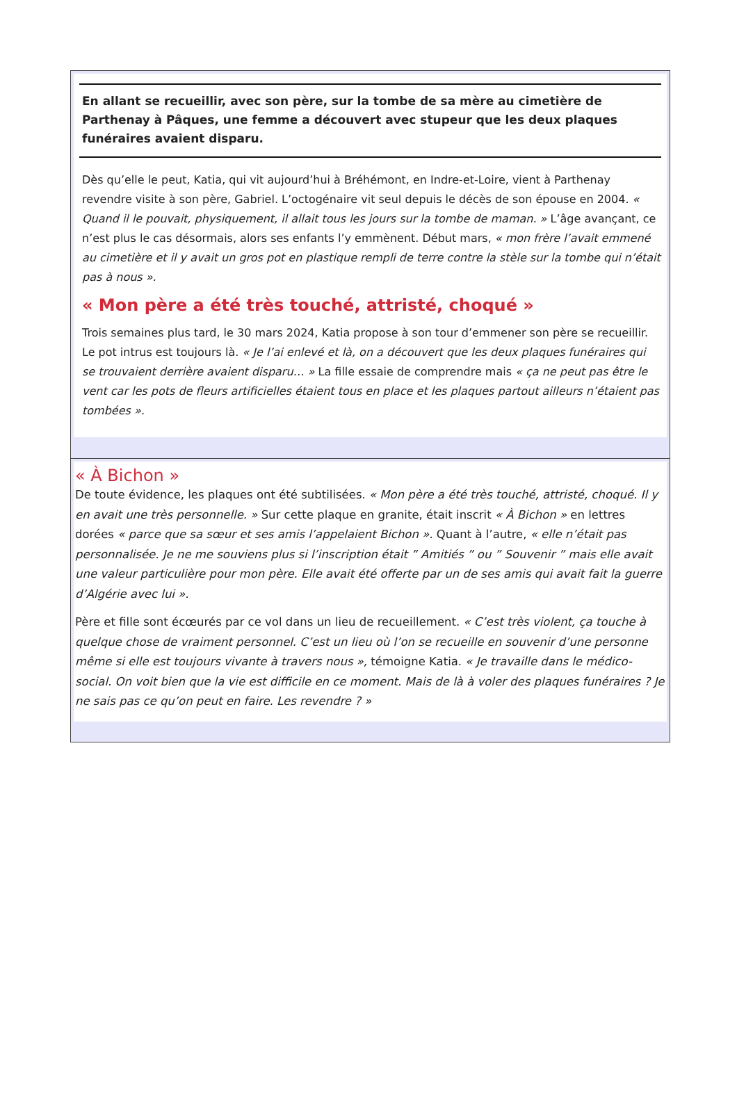En allant se recueillir, avec son père, sur la tombe de sa mère au cimetière de Parthenay à Pâques, une femme a découvert avec stupeur que les deux plaques funéraires avaient disparu.
Dès qu’elle le peut, Katia, qui vit aujourd’hui à Bréhémont, en Indre-et-Loire, vient à Parthenay revendre visite à son père, Gabriel. L’octogénaire vit seul depuis le décès de son épouse en 2004. « Quand il le pouvait, physiquement, il allait tous les jours sur la tombe de maman. » L’âge avançant, ce n’est plus le cas désormais, alors ses enfants l’y emmènent. Début mars, « mon frère l’avait emmené au cimetière et il y avait un gros pot en plastique rempli de terre contre la stèle sur la tombe qui n’était pas à nous ».
« Mon père a été très touché, attristé, choqué »
Trois semaines plus tard, le 30 mars 2024, Katia propose à son tour d’emmener son père se recueillir. Le pot intrus est toujours là. « Je l’ai enlevé et là, on a découvert que les deux plaques funéraires qui se trouvaient derrière avaient disparu… » La fille essaie de comprendre mais « ça ne peut pas être le vent car les pots de fleurs artificielles étaient tous en place et les plaques partout ailleurs n’étaient pas tombées ».
« À Bichon »
De toute évidence, les plaques ont été subtilisées. « Mon père a été très touché, attristé, choqué. Il y en avait une très personnelle. » Sur cette plaque en granite, était inscrit « À Bichon » en lettres dorées « parce que sa sœur et ses amis l’appelaient Bichon ». Quant à l’autre, « elle n’était pas personnalisée. Je ne me souviens plus si l’inscription était ” Amitiés ” ou ” Souvenir ” mais elle avait une valeur particulière pour mon père. Elle avait été offerte par un de ses amis qui avait fait la guerre d’Algérie avec lui ».
Père et fille sont écœurés par ce vol dans un lieu de recueillement. « C’est très violent, ça touche à quelque chose de vraiment personnel. C’est un lieu où l’on se recueille en souvenir d’une personne même si elle est toujours vivante à travers nous », témoigne Katia. « Je travaille dans le médico-social. On voit bien que la vie est difficile en ce moment. Mais de là à voler des plaques funéraires ? Je ne sais pas ce qu’on peut en faire. Les revendre ? »